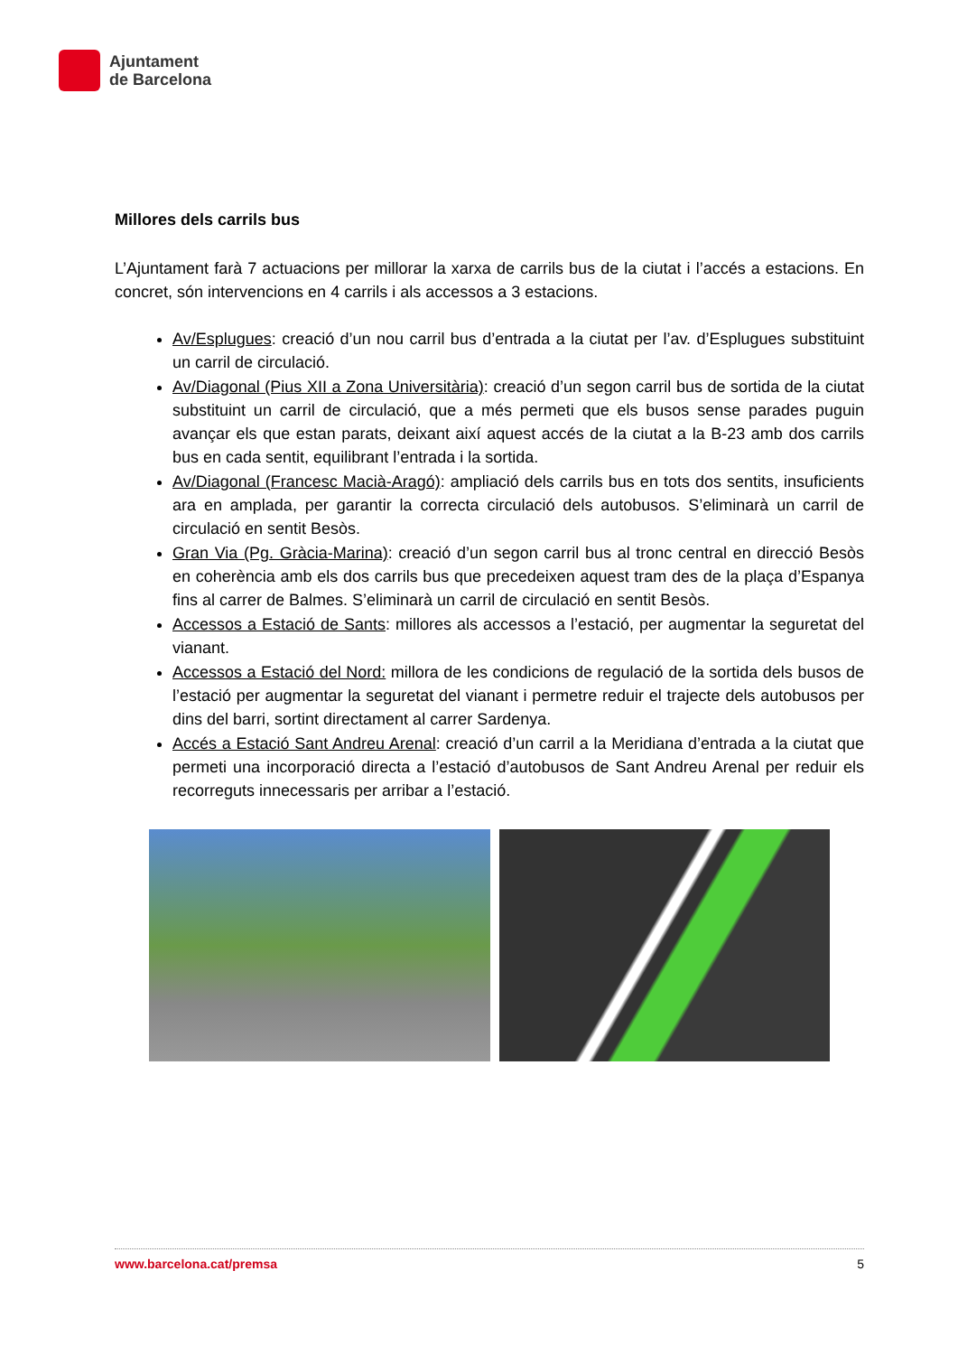Ajuntament
de Barcelona
Millores dels carrils bus
L’Ajuntament farà 7 actuacions per millorar la xarxa de carrils bus de la ciutat i l’accés a estacions. En concret, són intervencions en 4 carrils i als accessos a 3 estacions.
Av/Esplugues: creació d’un nou carril bus d’entrada a la ciutat per l’av. d’Esplugues substituint un carril de circulació.
Av/Diagonal (Pius XII a Zona Universitària): creació d’un segon carril bus de sortida de la ciutat substituint un carril de circulació, que a més permeti que els busos sense parades puguin avançar els que estan parats, deixant així aquest accés de la ciutat a la B-23 amb dos carrils bus en cada sentit, equilibrant l’entrada i la sortida.
Av/Diagonal (Francesc Macià-Aragó): ampliació dels carrils bus en tots dos sentits, insuficients ara en amplada, per garantir la correcta circulació dels autobusos. S’eliminarà un carril de circulació en sentit Besòs.
Gran Via (Pg. Gràcia-Marina): creació d’un segon carril bus al tronc central en direcció Besòs en coherència amb els dos carrils bus que precedeixen aquest tram des de la plaça d’Espanya fins al carrer de Balmes. S’eliminarà un carril de circulació en sentit Besòs.
Accessos a Estació de Sants: millores als accessos a l’estació, per augmentar la seguretat del vianant.
Accessos a Estació del Nord: millora de les condicions de regulació de la sortida dels busos de l’estació per augmentar la seguretat del vianant i permetre reduir el trajecte dels autobusos per dins del barri, sortint directament al carrer Sardenya.
Accés a Estació Sant Andreu Arenal: creació d’un carril a la Meridiana d’entrada a la ciutat que permeti una incorporació directa a l’estació d’autobusos de Sant Andreu Arenal per reduir els recorreguts innecessaris per arribar a l’estació.
www.barcelona.cat/premsa 5